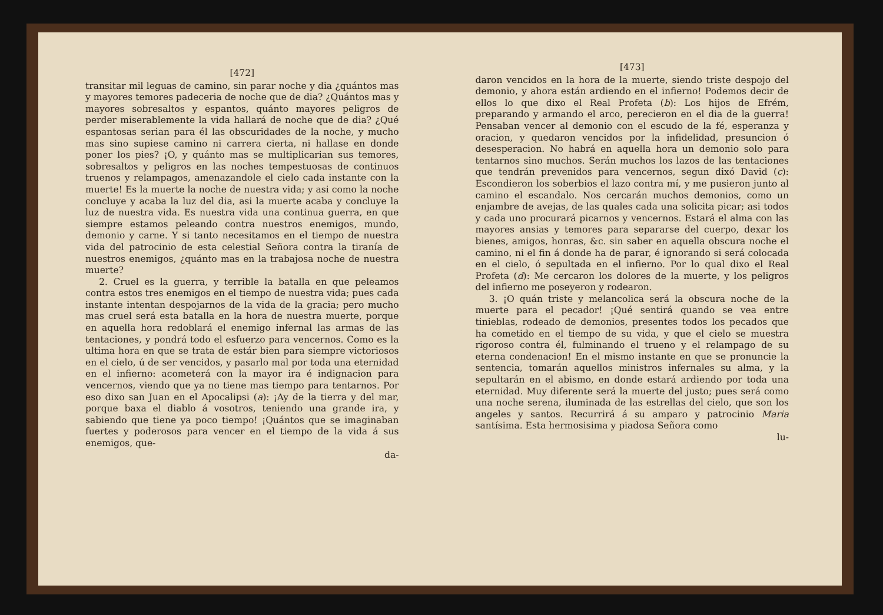[472]
transitar mil leguas de camino, sin parar noche y dia ¿quántos mas y mayores temores padeceria de noche que de dia? ¿Quántos mas y mayores sobresaltos y espantos, quánto mayores peligros de perder miserablemente la vida hallará de noche que de dia? ¿Qué espantosas serian para él las obscuridades de la noche, y mucho mas sino supiese camino ni carrera cierta, ni hallase en donde poner los pies? ¡O, y quánto mas se multiplicarian sus temores, sobresaltos y peligros en las noches tempestuosas de continuos truenos y relampagos, amenazandole el cielo cada instante con la muerte! Es la muerte la noche de nuestra vida; y asi como la noche concluye y acaba la luz del dia, asi la muerte acaba y concluye la luz de nuestra vida. Es nuestra vida una continua guerra, en que siempre estamos peleando contra nuestros enemigos, mundo, demonio y carne. Y si tanto necesitamos en el tiempo de nuestra vida del patrocinio de esta celestial Señora contra la tiranía de nuestros enemigos, ¿quánto mas en la trabajosa noche de nuestra muerte?
2. Cruel es la guerra, y terrible la batalla en que peleamos contra estos tres enemigos en el tiempo de nuestra vida; pues cada instante intentan despojarnos de la vida de la gracia; pero mucho mas cruel será esta batalla en la hora de nuestra muerte, porque en aquella hora redoblará el enemigo infernal las armas de las tentaciones, y pondrá todo el esfuerzo para vencernos. Como es la ultima hora en que se trata de estár bien para siempre victoriosos en el cielo, ú de ser vencidos, y pasarlo mal por toda una eternidad en el infierno: acometerá con la mayor ira é indignacion para vencernos, viendo que ya no tiene mas tiempo para tentarnos. Por eso dixo san Juan en el Apocalipsi (a): ¡Ay de la tierra y del mar, porque baxa el diablo á vosotros, teniendo una grande ira, y sabiendo que tiene ya poco tiempo! ¡Quántos que se imaginaban fuertes y poderosos para vencer en el tiempo de la vida á sus enemigos, que-
da-
[473]
daron vencidos en la hora de la muerte, siendo triste despojo del demonio, y ahora están ardiendo en el infierno! Podemos decir de ellos lo que dixo el Real Profeta (b): Los hijos de Efrém, preparando y armando el arco, perecieron en el dia de la guerra! Pensaban vencer al demonio con el escudo de la fé, esperanza y oracion, y quedaron vencidos por la infidelidad, presuncion ó desesperacion. No habrá en aquella hora un demonio solo para tentarnos sino muchos. Serán muchos los lazos de las tentaciones que tendrán prevenidos para vencernos, segun dixó David (c): Escondieron los soberbios el lazo contra mí, y me pusieron junto al camino el escandalo. Nos cercarán muchos demonios, como un enjambre de avejas, de las quales cada una solicita picar; asi todos y cada uno procurará picarnos y vencernos. Estará el alma con las mayores ansias y temores para separarse del cuerpo, dexar los bienes, amigos, honras, &c. sin saber en aquella obscura noche el camino, ni el fin á donde ha de parar, é ignorando si será colocada en el cielo, ó sepultada en el infierno. Por lo qual dixo el Real Profeta (d): Me cercaron los dolores de la muerte, y los peligros del infierno me poseyeron y rodearon.
3. ¡O quán triste y melancolica será la obscura noche de la muerte para el pecador! ¡Qué sentirá quando se vea entre tinieblas, rodeado de demonios, presentes todos los pecados que ha cometido en el tiempo de su vida, y que el cielo se muestra rigoroso contra él, fulminando el trueno y el relampago de su eterna condenacion! En el mismo instante en que se pronuncie la sentencia, tomarán aquellos ministros infernales su alma, y la sepultarán en el abismo, en donde estará ardiendo por toda una eternidad. Muy diferente será la muerte del justo; pues será como una noche serena, iluminada de las estrellas del cielo, que son los angeles y santos. Recurrirá á su amparo y patrocinio Maria santísima. Esta hermosisima y piadosa Señora como
lu-